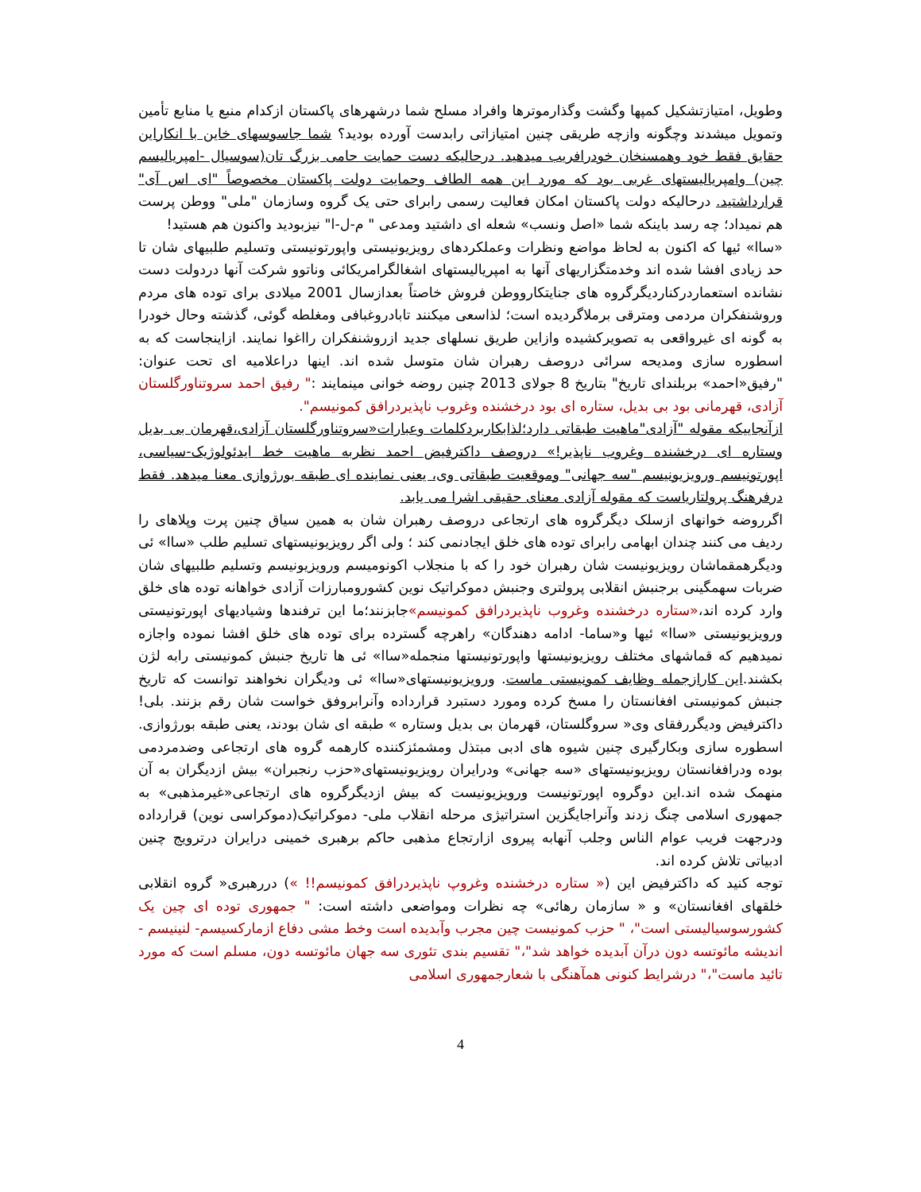وطویل، امتیازتشکیل کمپها وگشت وگذارموترها وافراد مسلح شما درشهرهای پاکستان ازکدام منبع یا منابع تأمین وتمویل میشدند وچگونه وازچه طریقی چنین امتیازاتی رابدست آورده بودید؟ شما جاسوسهای خاین با انکاراین حقایق فقط خود وهمسنخان خودرافریب میدهید. درحالیکه دست حمایت حامی بزرگ تان(سوسیال -امپریالیسم چین) وامپریالیستهای غربی بود که مورد این همه الطاف وحمایت دولت پاکستان مخصوصاً "ای اس آی" قرارداشتید. درحالیکه دولت پاکستان امکان فعالیت رسمی رابرای حتی یک گروه وسازمان "ملی" ووطن پرست هم نمیداد؛ چه رسد باینکه شما «اصل ونسب» شعله ای داشتید ومدعی " م-ل-ا" نیزبودید واکنون هم هستید!
«ساا» ئیها که اکنون به لحاظ مواضع ونظرات وعملکردهای رویزیونیستی واپورتونیستی وتسلیم طلبیهای شان تا حد زیادی افشا شده اند وخدمتگزاریهای آنها به امپریالیستهای اشغالگرامریکائی وناتوو شرکت آنها دردولت دست نشانده استعماردرکناردیگرگروه های جنایتکاروو‌طن فروش خاصتاً بعدازسال 2001 میلادی برای توده های مردم وروشنفکران مردمی ومترقی برملاگردیده است؛ لذاسعی میکنند تابادروغبافی ومغلطه گوئی، گذشته وحال خودرا به گونه ای غیرواقعی به تصویرکشیده وازاین طریق نسلهای جدید ازروشنفکران رااغوا نمایند. ازاینجاست که به اسطوره سازی ومدیحه سرائی دروصف رهبران شان متوسل شده اند. اینها دراعلامیه ای تحت عنوان: "رفیق«احمد» بربلندای تاریخ" بتاریخ 8 جولای 2013 چنین روضه خوانی مینمایند :" رفیق احمد سروتناورگلستان آزادی، قهرمانی بود بی بدیل، ستاره ای بود درخشنده وغروب ناپذیردرافق کمونیسم".
ازآنجاییکه مقوله "آزادی"ماهیت طبقاتی دارد؛لذابکاربردکلمات وعبارات«سروتناورگلستان آزادی،قهرمان بی بدیل وستاره ای درخشنده وغروب ناپذیر!» دروصف داکترفیض احمد نظربه ماهیت خط ایدئولوژیک-سیاسی، اپورتونیسم ورویزیونیسم "سه جهانی" وموقعیت طبقاتی وی، یعنی نماینده ای طبقه بورژوازی معنا میدهد. فقط درفرهنگ پرولتاریاست که مقوله آزادی معنای حقیقی اشرا می یابد.
اگرروضه خوانهای ازسلک دیگرگروه های ارتجاعی دروصف رهبران شان به همین سیاق چنین پرت وپلاهای را ردیف می کنند چندان ابهامی رابرای توده های خلق ایجادنمی کند ؛ ولی اگر رویزیونیستهای تسلیم طلب «ساا» ئی ودیگرهمقماشان رویزیونیست شان رهبران خود را که با منجلاب اکونومیسم ورویزیونیسم وتسلیم طلبیهای شان ضربات سهمگینی برجنبش انقلابی پرولتری وجنبش دموکراتیک نوین کشورومبارزات آزادی خواهانه توده های خلق وارد کرده اند،«ستاره درخشنده وغروب ناپذیردرافق کمونیسم»جابزنند؛ما این ترفندها وشیادیهای اپورتونیستی ورویزیونیستی «ساا» ئیها و«ساما- ادامه دهندگان» راهرچه گسترده برای توده های خلق افشا نموده واجازه نمیدهیم که قماشهای مختلف رویزیونیستها واپورتونیستها منجمله«ساا» ئی ها تاریخ جنبش کمونیستی رابه لژن بکشند.این کارازجمله وظایف کمونیستی ماست. ورویزیونیستهای«ساا» ئی ودیگران نخواهند توانست که تاریخ جنبش کمونیستی افغانستان را مسخ کرده ومورد دستبرد قرارداده وآنرابروفق خواست شان رقم بزنند. بلی! داکترفیض ودیگررفقای وی« سروگلستان، قهرمان بی بدیل وستاره » طبقه ای شان بودند، یعنی طبقه بورژوازی. اسطوره سازی وبکارگیری چنین شیوه های ادبی مبتذل ومشمئزکننده کارهمه گروه های ارتجاعی وضدمردمی بوده ودرافغانستان رویزیونیستهای «سه جهانی» ودرایران رویزیونیستهای«حزب رنجبران» بیش ازدیگران به آن منهمک شده اند.این دوگروه اپورتونیست ورویزیونیست که بیش ازدیگرگروه های ارتجاعی«غیرمذهبی» به جمهوری اسلامی چنگ زدند وآنراجایگزین استراتیژی مرحله انقلاب ملی- دموکراتیک(دموکراسی نوین) قرارداده ودرجهت فریب عوام الناس وجلب آنهابه پیروی ازارتجاع مذهبی حاکم برهبری خمینی درایران درترویج چنین ادبیاتی تلاش کرده اند.
توجه کنید که داکترفیض این (« ستاره درخشنده وغروپ ناپذیردرافق کمونیسم!! ») دررهبری« گروه انقلابی خلقهای افغانستان» و « سازمان رهائی» چه نظرات ومواضعی داشته است: " جمهوری توده ای چین یک کشورسوسیالیستی است"، " حزب کمونیست چین مجرب وآبدیده است وخط مشی دفاع ازمارکسیسم- لنینیسم - اندیشه مائوتسه دون درآن آبدیده خواهد شد"،" تقسیم بندی تئوری سه جهان مائوتسه دون، مسلم است که مورد تائید ماست"،" درشرایط کنونی همآهنگی با شعارجمهوری اسلامی
4